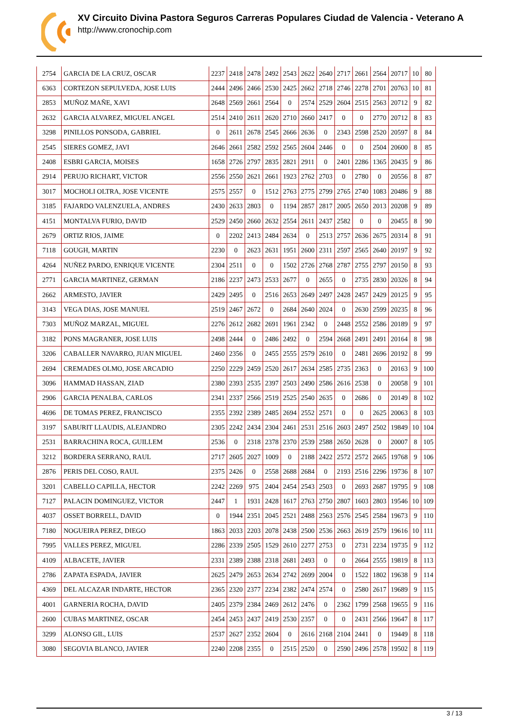XV Circuito Divina Pastora Seguros Carreras Populares Ciudad de Valencia - Veterano A
http://www.cronochip.com
| 2754 | GARCIA DE LA CRUZ, OSCAR | 2237 | 2418 | 2478 | 2492 | 2543 | 2622 | 2640 | 2717 | 2661 | 2564 | 20717 | 10 | 80 |
| 6363 | CORTEZON SEPULVEDA, JOSE LUIS | 2444 | 2496 | 2466 | 2530 | 2425 | 2662 | 2718 | 2746 | 2278 | 2701 | 20763 | 10 | 81 |
| 2853 | MUÑOZ MAÑE, XAVI | 2648 | 2569 | 2661 | 2564 | 0 | 2574 | 2529 | 2604 | 2515 | 2563 | 20712 | 9 | 82 |
| 2632 | GARCIA ALVAREZ, MIGUEL ANGEL | 2514 | 2410 | 2611 | 2620 | 2710 | 2660 | 2417 | 0 | 0 | 2770 | 20712 | 8 | 83 |
| 3298 | PINILLOS PONSODA, GABRIEL | 0 | 2611 | 2678 | 2545 | 2666 | 2636 | 0 | 2343 | 2598 | 2520 | 20597 | 8 | 84 |
| 2545 | SIERES GOMEZ, JAVI | 2646 | 2661 | 2582 | 2592 | 2565 | 2604 | 2446 | 0 | 0 | 2504 | 20600 | 8 | 85 |
| 2408 | ESBRI GARCIA, MOISES | 1658 | 2726 | 2797 | 2835 | 2821 | 2911 | 0 | 2401 | 2286 | 1365 | 20435 | 9 | 86 |
| 2914 | PERUJO RICHART, VICTOR | 2556 | 2550 | 2621 | 2661 | 1923 | 2762 | 2703 | 0 | 2780 | 0 | 20556 | 8 | 87 |
| 3017 | MOCHOLI OLTRA, JOSE VICENTE | 2575 | 2557 | 0 | 1512 | 2763 | 2775 | 2799 | 2765 | 2740 | 1083 | 20486 | 9 | 88 |
| 3185 | FAJARDO VALENZUELA, ANDRES | 2430 | 2633 | 2803 | 0 | 1194 | 2857 | 2817 | 2005 | 2650 | 2013 | 20208 | 9 | 89 |
| 4151 | MONTALVA FURIO, DAVID | 2529 | 2450 | 2660 | 2632 | 2554 | 2611 | 2437 | 2582 | 0 | 0 | 20455 | 8 | 90 |
| 2679 | ORTIZ RIOS, JAIME | 0 | 2202 | 2413 | 2484 | 2634 | 0 | 2513 | 2757 | 2636 | 2675 | 20314 | 8 | 91 |
| 7118 | GOUGH, MARTIN | 2230 | 0 | 2623 | 2631 | 1951 | 2600 | 2311 | 2597 | 2565 | 2640 | 20197 | 9 | 92 |
| 4264 | NUÑEZ PARDO, ENRIQUE VICENTE | 2304 | 2511 | 0 | 0 | 1502 | 2726 | 2768 | 2787 | 2755 | 2797 | 20150 | 8 | 93 |
| 2771 | GARCIA MARTINEZ, GERMAN | 2186 | 2237 | 2473 | 2533 | 2677 | 0 | 2655 | 0 | 2735 | 2830 | 20326 | 8 | 94 |
| 2662 | ARMESTO, JAVIER | 2429 | 2495 | 0 | 2516 | 2653 | 2649 | 2497 | 2428 | 2457 | 2429 | 20125 | 9 | 95 |
| 3143 | VEGA DIAS, JOSE MANUEL | 2519 | 2467 | 2672 | 0 | 2684 | 2640 | 2024 | 0 | 2630 | 2599 | 20235 | 8 | 96 |
| 7303 | MUÑOZ MARZAL, MIGUEL | 2276 | 2612 | 2682 | 2691 | 1961 | 2342 | 0 | 2448 | 2552 | 2586 | 20189 | 9 | 97 |
| 3182 | PONS MAGRANER, JOSE LUIS | 2498 | 2444 | 0 | 2486 | 2492 | 0 | 2594 | 2668 | 2491 | 2491 | 20164 | 8 | 98 |
| 3206 | CABALLER NAVARRO, JUAN MIGUEL | 2460 | 2356 | 0 | 2455 | 2555 | 2579 | 2610 | 0 | 2481 | 2696 | 20192 | 8 | 99 |
| 2694 | CREMADES OLMO, JOSE ARCADIO | 2250 | 2229 | 2459 | 2520 | 2617 | 2634 | 2585 | 2735 | 2363 | 0 | 20163 | 9 | 100 |
| 3096 | HAMMAD HASSAN, ZIAD | 2380 | 2393 | 2535 | 2397 | 2503 | 2490 | 2586 | 2616 | 2538 | 0 | 20058 | 9 | 101 |
| 2906 | GARCIA PENALBA, CARLOS | 2341 | 2337 | 2566 | 2519 | 2525 | 2540 | 2635 | 0 | 2686 | 0 | 20149 | 8 | 102 |
| 4696 | DE TOMAS PEREZ, FRANCISCO | 2355 | 2392 | 2389 | 2485 | 2694 | 2552 | 2571 | 0 | 0 | 2625 | 20063 | 8 | 103 |
| 3197 | SABURIT LLAUDIS, ALEJANDRO | 2305 | 2242 | 2434 | 2304 | 2461 | 2531 | 2516 | 2603 | 2497 | 2502 | 19849 | 10 | 104 |
| 2531 | BARRACHINA ROCA, GUILLEM | 2536 | 0 | 2318 | 2378 | 2370 | 2539 | 2588 | 2650 | 2628 | 0 | 20007 | 8 | 105 |
| 3212 | BORDERA SERRANO, RAUL | 2717 | 2605 | 2027 | 1009 | 0 | 2188 | 2422 | 2572 | 2572 | 2665 | 19768 | 9 | 106 |
| 2876 | PERIS DEL COSO, RAUL | 2375 | 2426 | 0 | 2558 | 2688 | 2684 | 0 | 2193 | 2516 | 2296 | 19736 | 8 | 107 |
| 3201 | CABELLO CAPILLA, HECTOR | 2242 | 2269 | 975 | 2404 | 2454 | 2543 | 2503 | 0 | 2693 | 2687 | 19795 | 9 | 108 |
| 7127 | PALACIN DOMINGUEZ, VICTOR | 2447 | 1 | 1931 | 2428 | 1617 | 2763 | 2750 | 2807 | 1603 | 2803 | 19546 | 10 | 109 |
| 4037 | OSSET BORRELL, DAVID | 0 | 1944 | 2351 | 2045 | 2521 | 2488 | 2563 | 2576 | 2545 | 2584 | 19673 | 9 | 110 |
| 7180 | NOGUEIRA PEREZ, DIEGO | 1863 | 2033 | 2203 | 2078 | 2438 | 2500 | 2536 | 2663 | 2619 | 2579 | 19616 | 10 | 111 |
| 7995 | VALLES PEREZ, MIGUEL | 2286 | 2339 | 2505 | 1529 | 2610 | 2277 | 2753 | 0 | 2731 | 2234 | 19735 | 9 | 112 |
| 4109 | ALBACETE, JAVIER | 2331 | 2389 | 2388 | 2318 | 2681 | 2493 | 0 | 0 | 2664 | 2555 | 19819 | 8 | 113 |
| 2786 | ZAPATA ESPADA, JAVIER | 2625 | 2479 | 2653 | 2634 | 2742 | 2699 | 2004 | 0 | 1522 | 1802 | 19638 | 9 | 114 |
| 4369 | DEL ALCAZAR INDARTE, HECTOR | 2365 | 2320 | 2377 | 2234 | 2382 | 2474 | 2574 | 0 | 2580 | 2617 | 19689 | 9 | 115 |
| 4001 | GARNERIA ROCHA, DAVID | 2405 | 2379 | 2384 | 2469 | 2612 | 2476 | 0 | 2362 | 1799 | 2568 | 19655 | 9 | 116 |
| 2600 | CUBAS MARTINEZ, OSCAR | 2454 | 2453 | 2437 | 2419 | 2530 | 2357 | 0 | 0 | 2431 | 2566 | 19647 | 8 | 117 |
| 3299 | ALONSO GIL, LUIS | 2537 | 2627 | 2352 | 2604 | 0 | 2616 | 2168 | 2104 | 2441 | 0 | 19449 | 8 | 118 |
| 3080 | SEGOVIA BLANCO, JAVIER | 2240 | 2208 | 2355 | 0 | 2515 | 2520 | 0 | 2590 | 2496 | 2578 | 19502 | 8 | 119 |
3 / 13